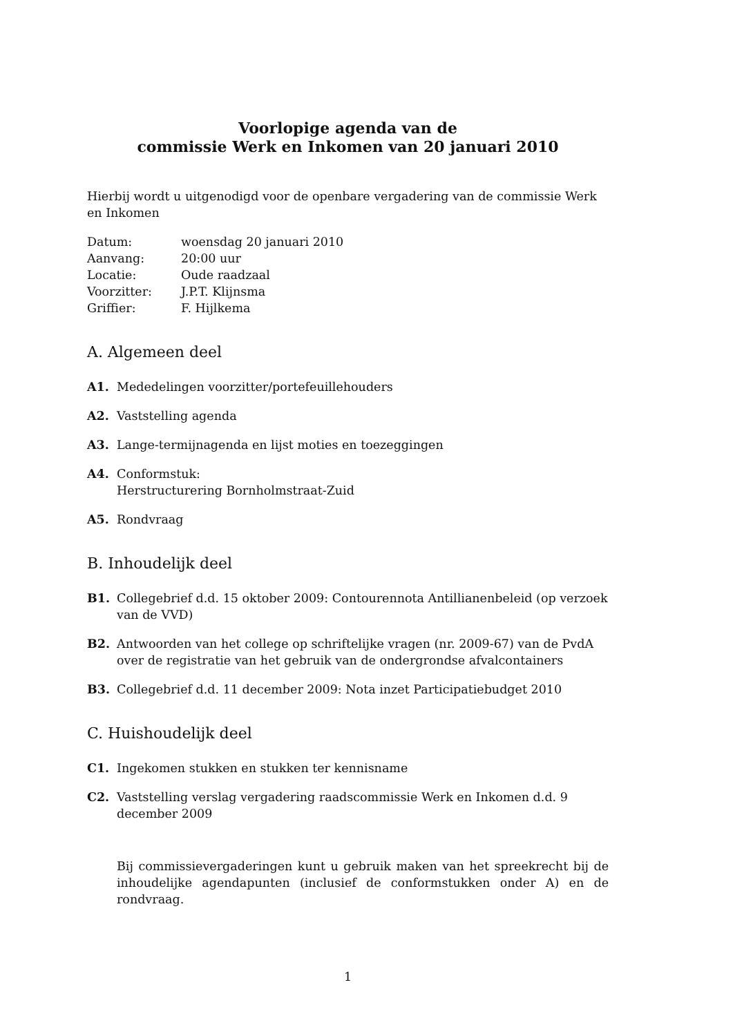Voorlopige agenda van de
commissie Werk en Inkomen van 20 januari 2010
Hierbij wordt u uitgenodigd voor de openbare vergadering van de commissie Werk en Inkomen
| Datum: | woensdag 20 januari 2010 |
| Aanvang: | 20:00 uur |
| Locatie: | Oude raadzaal |
| Voorzitter: | J.P.T. Klijnsma |
| Griffier: | F. Hijlkema |
A. Algemeen deel
A1. Mededelingen voorzitter/portefeuillehouders
A2. Vaststelling agenda
A3. Lange-termijnagenda en lijst moties en toezeggingen
A4. Conformstuk:
Herstructurering Bornholmstraat-Zuid
A5. Rondvraag
B. Inhoudelijk deel
B1. Collegebrief d.d. 15 oktober 2009: Contourennota Antillianenbeleid (op verzoek van de VVD)
B2. Antwoorden van het college op schriftelijke vragen (nr. 2009-67) van de PvdA over de registratie van het gebruik van de ondergrondse afvalcontainers
B3. Collegebrief d.d. 11 december 2009: Nota inzet Participatiebudget 2010
C. Huishoudelijk deel
C1. Ingekomen stukken en stukken ter kennisname
C2. Vaststelling verslag vergadering raadscommissie Werk en Inkomen d.d. 9 december 2009
Bij commissievergaderingen kunt u gebruik maken van het spreekrecht bij de inhoudelijke agendapunten (inclusief de conformstukken onder A) en de rondvraag.
1